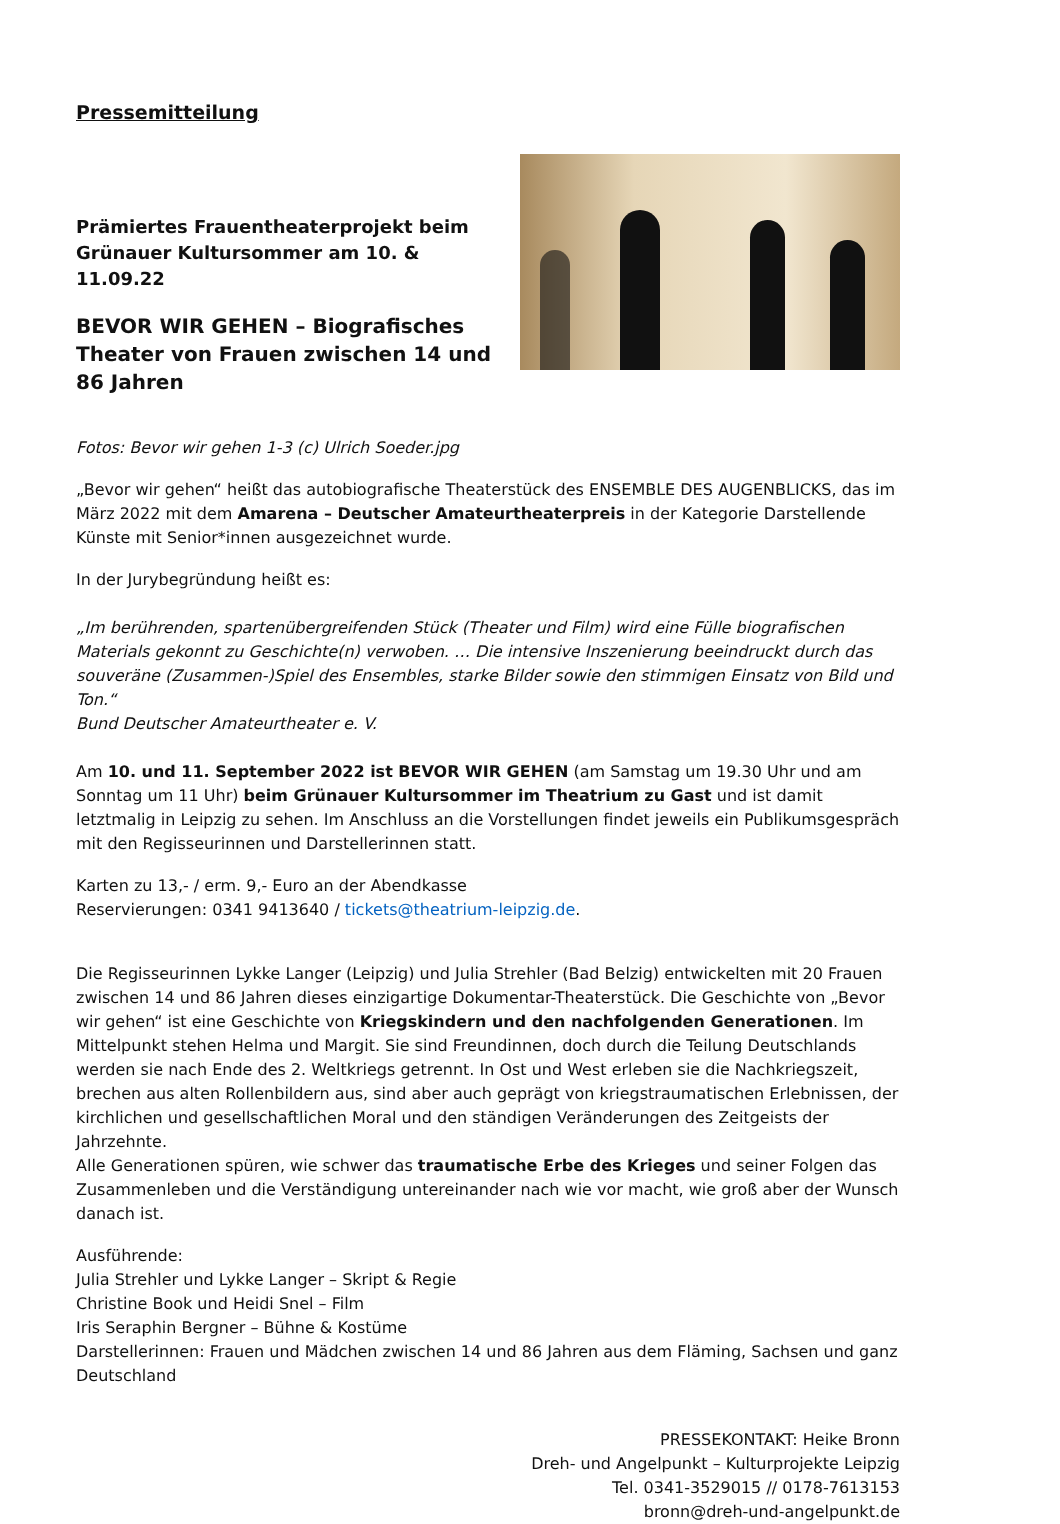Pressemitteilung
Prämiertes Frauentheaterprojekt beim Grünauer Kultursommer am 10. & 11.09.22
BEVOR WIR GEHEN – Biografisches Theater von Frauen zwischen 14 und 86 Jahren
Fotos: Bevor wir gehen 1-3 (c) Ulrich Soeder.jpg
„Bevor wir gehen“ heißt das autobiografische Theaterstück des ENSEMBLE DES AUGENBLICKS, das im März 2022 mit dem Amarena – Deutscher Amateurtheaterpreis in der Kategorie Darstellende Künste mit Senior*innen ausgezeichnet wurde.
In der Jurybegründung heißt es:
„Im berührenden, spartenübergreifenden Stück (Theater und Film) wird eine Fülle biografischen Materials gekonnt zu Geschichte(n) verwoben. … Die intensive Inszenierung beeindruckt durch das souveräne (Zusammen-)Spiel des Ensembles, starke Bilder sowie den stimmigen Einsatz von Bild und Ton.“
Bund Deutscher Amateurtheater e. V.
Am 10. und 11. September 2022 ist BEVOR WIR GEHEN (am Samstag um 19.30 Uhr und am Sonntag um 11 Uhr) beim Grünauer Kultursommer im Theatrium zu Gast und ist damit letztmalig in Leipzig zu sehen. Im Anschluss an die Vorstellungen findet jeweils ein Publikumsgespräch mit den Regisseurinnen und Darstellerinnen statt.
Karten zu 13,- / erm. 9,- Euro an der Abendkasse
Reservierungen: 0341 9413640 / tickets@theatrium-leipzig.de.
Die Regisseurinnen Lykke Langer (Leipzig) und Julia Strehler (Bad Belzig) entwickelten mit 20 Frauen zwischen 14 und 86 Jahren dieses einzigartige Dokumentar-Theaterstück. Die Geschichte von „Bevor wir gehen“ ist eine Geschichte von Kriegskindern und den nachfolgenden Generationen. Im Mittelpunkt stehen Helma und Margit. Sie sind Freundinnen, doch durch die Teilung Deutschlands werden sie nach Ende des 2. Weltkriegs getrennt. In Ost und West erleben sie die Nachkriegszeit, brechen aus alten Rollenbildern aus, sind aber auch geprägt von kriegstraumatischen Erlebnissen, der kirchlichen und gesellschaftlichen Moral und den ständigen Veränderungen des Zeitgeists der Jahrzehnte.
Alle Generationen spüren, wie schwer das traumatische Erbe des Krieges und seiner Folgen das Zusammenleben und die Verständigung untereinander nach wie vor macht, wie groß aber der Wunsch danach ist.
Ausführende:
Julia Strehler und Lykke Langer – Skript & Regie
Christine Book und Heidi Snel – Film
Iris Seraphin Bergner – Bühne & Kostüme
Darstellerinnen: Frauen und Mädchen zwischen 14 und 86 Jahren aus dem Fläming, Sachsen und ganz Deutschland
PRESSEKONTAKT: Heike Bronn
Dreh- und Angelpunkt – Kulturprojekte Leipzig
Tel. 0341-3529015 // 0178-7613153
bronn@dreh-und-angelpunkt.de